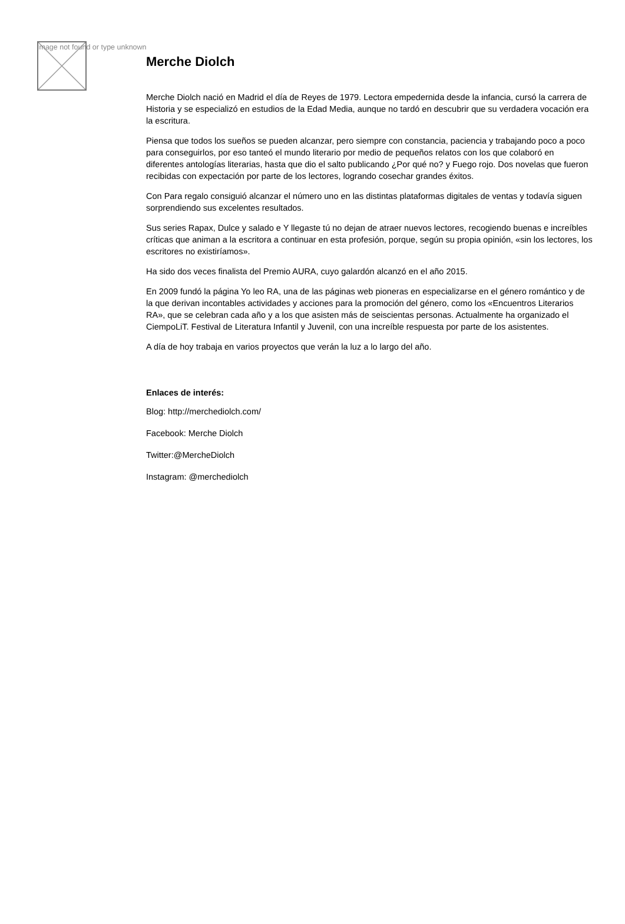Image not found or type unknown
Merche Diolch
Merche Diolch nació en Madrid el día de Reyes de 1979. Lectora empedernida desde la infancia, cursó la carrera de Historia y se especializó en estudios de la Edad Media, aunque no tardó en descubrir que su verdadera vocación era la escritura.
Piensa que todos los sueños se pueden alcanzar, pero siempre con constancia, paciencia y trabajando poco a poco para conseguirlos, por eso tanteó el mundo literario por medio de pequeños relatos con los que colaboró en diferentes antologías literarias, hasta que dio el salto publicando ¿Por qué no? y Fuego rojo. Dos novelas que fueron recibidas con expectación por parte de los lectores, logrando cosechar grandes éxitos.
Con Para regalo consiguió alcanzar el número uno en las distintas plataformas digitales de ventas y todavía siguen sorprendiendo sus excelentes resultados.
Sus series Rapax, Dulce y salado e Y llegaste tú no dejan de atraer nuevos lectores, recogiendo buenas e increíbles críticas que animan a la escritora a continuar en esta profesión, porque, según su propia opinión, «sin los lectores, los escritores no existiríamos».
Ha sido dos veces finalista del Premio AURA, cuyo galardón alcanzó en el año 2015.
En 2009 fundó la página Yo leo RA, una de las páginas web pioneras en especializarse en el género romántico y de la que derivan incontables actividades y acciones para la promoción del género, como los «Encuentros Literarios RA», que se celebran cada año y a los que asisten más de seiscientas personas. Actualmente ha organizado el CiempoLiT. Festival de Literatura Infantil y Juvenil, con una increíble respuesta por parte de los asistentes.
A día de hoy trabaja en varios proyectos que verán la luz a lo largo del año.
Enlaces de interés:
Blog: http://merchediolch.com/
Facebook: Merche Diolch
Twitter:@MercheDiolch
Instagram: @merchediolch